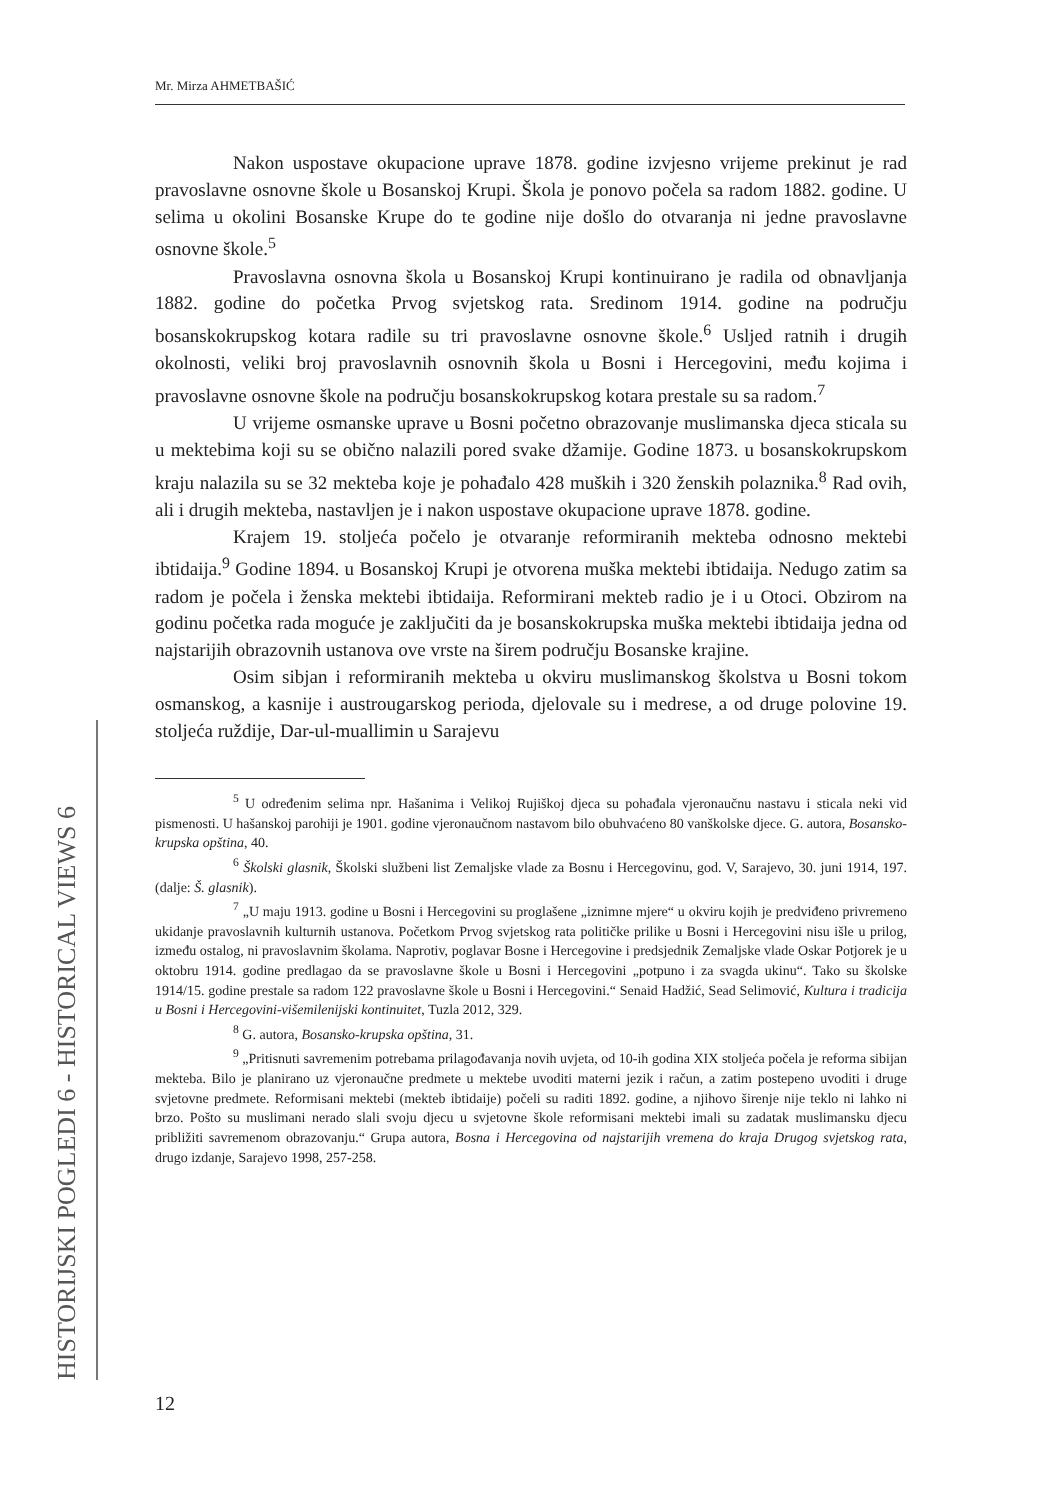Mr. Mirza AHMETBAŠIĆ
HISTORIJSKI POGLEDI 6 - HISTORICAL VIEWS 6
Nakon uspostave okupacione uprave 1878. godine izvjesno vrijeme prekinut je rad pravoslavne osnovne škole u Bosanskoj Krupi. Škola je ponovo počela sa radom 1882. godine. U selima u okolini Bosanske Krupe do te godine nije došlo do otvaranja ni jedne pravoslavne osnovne škole.<sup>5</sup>
Pravoslavna osnovna škola u Bosanskoj Krupi kontinuirano je radila od obnavljanja 1882. godine do početka Prvog svjetskog rata. Sredinom 1914. godine na području bosanskokrupskog kotara radile su tri pravoslavne osnovne škole.<sup>6</sup> Usljed ratnih i drugih okolnosti, veliki broj pravoslavnih osnovnih škola u Bosni i Hercegovini, među kojima i pravoslavne osnovne škole na području bosanskokrupskog kotara prestale su sa radom.<sup>7</sup>
U vrijeme osmanske uprave u Bosni početno obrazovanje muslimanska djeca sticala su u mektebima koji su se obično nalazili pored svake džamije. Godine 1873. u bosanskokrupskom kraju nalazila su se 32 mekteba koje je pohađalo 428 muških i 320 ženskih polaznika.<sup>8</sup> Rad ovih, ali i drugih mekteba, nastavljen je i nakon uspostave okupacione uprave 1878. godine.
Krajem 19. stoljeća počelo je otvaranje reformiranih mekteba odnosno mektebi ibtidaija.<sup>9</sup> Godine 1894. u Bosanskoj Krupi je otvorena muška mektebi ibtidaija. Nedugo zatim sa radom je počela i ženska mektebi ibtidaija. Reformirani mekteb radio je i u Otoci. Obzirom na godinu početka rada moguće je zaključiti da je bosanskokrupska muška mektebi ibtidaija jedna od najstarijih obrazovnih ustanova ove vrste na širem području Bosanske krajine.
Osim sibjan i reformiranih mekteba u okviru muslimanskog školstva u Bosni tokom osmanskog, a kasnije i austrougarskog perioda, djelovale su i medrese, a od druge polovine 19. stoljeća ruždije, Dar-ul-muallimin u Sarajevu
<sup>5</sup> U određenim selima npr. Hašanima i Velikoj Rujiškoj djeca su pohađala vjeronaučnu nastavu i sticala neki vid pismenosti. U hašanskoj parohiji je 1901. godine vjeronaučnom nastavom bilo obuhvaćeno 80 vanškolske djece. G. autora, Bosansko-krupska opština, 40.
<sup>6</sup> Školski glasnik, Školski službeni list Zemaljske vlade za Bosnu i Hercegovinu, god. V, Sarajevo, 30. juni 1914, 197. (dalje: Š. glasnik).
<sup>7</sup> „U maju 1913. godine u Bosni i Hercegovini su proglašene „iznimne mjere“ u okviru kojih je predviđeno privremeno ukidanje pravoslavnih kulturnih ustanova. Početkom Prvog svjetskog rata političke prilike u Bosni i Hercegovini nisu išle u prilog, između ostalog, ni pravoslavnim školama. Naprotiv, poglavar Bosne i Hercegovine i predsjednik Zemaljske vlade Oskar Potjorek je u oktobru 1914. godine predlagao da se pravoslavne škole u Bosni i Hercegovini „potpuno i za svagda ukinu“. Tako su školske 1914/15. godine prestale sa radom 122 pravoslavne škole u Bosni i Hercegovini.“ Senaid Hadžić, Sead Selimović, Kultura i tradicija u Bosni i Hercegovini-višemilenijski kontinuitet, Tuzla 2012, 329.
<sup>8</sup> G. autora, Bosansko-krupska opština, 31.
<sup>9</sup> „Pritisnuti savremenim potrebama prilagođavanja novih uvjeta, od 10-ih godina XIX stoljeća počela je reforma sibijan mekteba. Bilo je planirano uz vjeronaučne predmete u mektebe uvoditi materni jezik i račun, a zatim postepeno uvoditi i druge svjetovne predmete. Reformisani mektebi (mekteb ibtidaije) počeli su raditi 1892. godine, a njihovo širenje nije teklo ni lahko ni brzo. Pošto su muslimani nerado slali svoju djecu u svjetovne škole reformisani mektebi imali su zadatak muslimansku djecu približiti savremenom obrazovanju.“ Grupa autora, Bosna i Hercegovina od najstarijih vremena do kraja Drugog svjetskog rata, drugo izdanje, Sarajevo 1998, 257-258.
12